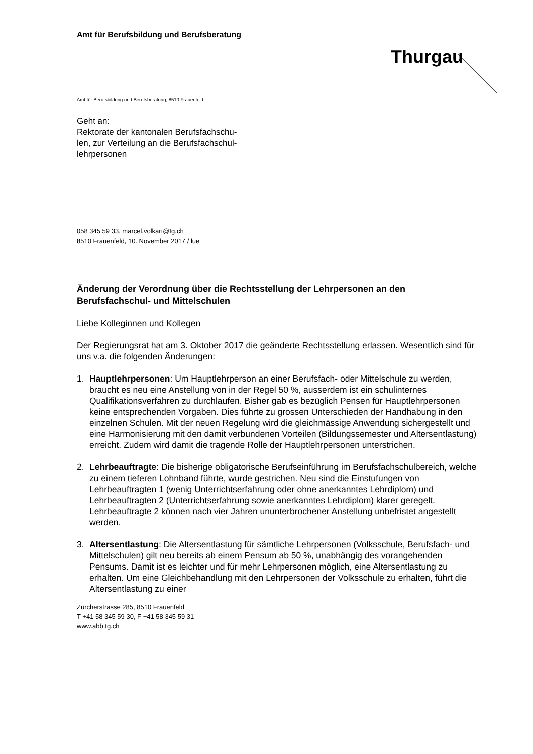Amt für Berufsbildung und Berufsberatung
Thurgau
Amt für Berufsbildung und Berufsberatung, 8510 Frauenfeld
Geht an:
Rektorate der kantonalen Berufsfachschu-
len, zur Verteilung an die Berufsfachschul-
lehrpersonen
058 345 59 33, marcel.volkart@tg.ch
8510 Frauenfeld, 10. November 2017 / lue
Änderung der Verordnung über die Rechtsstellung der Lehrpersonen an den Berufsfachschul- und Mittelschulen
Liebe Kolleginnen und Kollegen
Der Regierungsrat hat am 3. Oktober 2017 die geänderte Rechtsstellung erlassen. Wesentlich sind für uns v.a. die folgenden Änderungen:
1. Hauptlehrpersonen: Um Hauptlehrperson an einer Berufsfach- oder Mittelschule zu werden, braucht es neu eine Anstellung von in der Regel 50 %, ausserdem ist ein schulinternes Qualifikationsverfahren zu durchlaufen. Bisher gab es bezüglich Pensen für Hauptlehrpersonen keine entsprechenden Vorgaben. Dies führte zu grossen Unterschieden der Handhabung in den einzelnen Schulen. Mit der neuen Regelung wird die gleichmässige Anwendung sichergestellt und eine Harmonisierung mit den damit verbundenen Vorteilen (Bildungssemester und Altersentlastung) erreicht. Zudem wird damit die tragende Rolle der Hauptlehrpersonen unterstrichen.
2. Lehrbeauftragte: Die bisherige obligatorische Berufseinführung im Berufsfachschulbereich, welche zu einem tieferen Lohnband führte, wurde gestrichen. Neu sind die Einstufungen von Lehrbeauftragten 1 (wenig Unterrichtserfahrung oder ohne anerkanntes Lehrdiplom) und Lehrbeauftragten 2 (Unterrichtserfahrung sowie anerkanntes Lehrdiplom) klarer geregelt. Lehrbeauftragte 2 können nach vier Jahren ununterbrochener Anstellung unbefristet angestellt werden.
3. Altersentlastung: Die Altersentlastung für sämtliche Lehrpersonen (Volksschule, Berufsfach- und Mittelschulen) gilt neu bereits ab einem Pensum ab 50 %, unabhängig des vorangehenden Pensums. Damit ist es leichter und für mehr Lehrpersonen möglich, eine Altersentlastung zu erhalten. Um eine Gleichbehandlung mit den Lehrpersonen der Volksschule zu erhalten, führt die Altersentlastung zu einer
Zürcherstrasse 285, 8510 Frauenfeld
T +41 58 345 59 30, F +41 58 345 59 31
www.abb.tg.ch